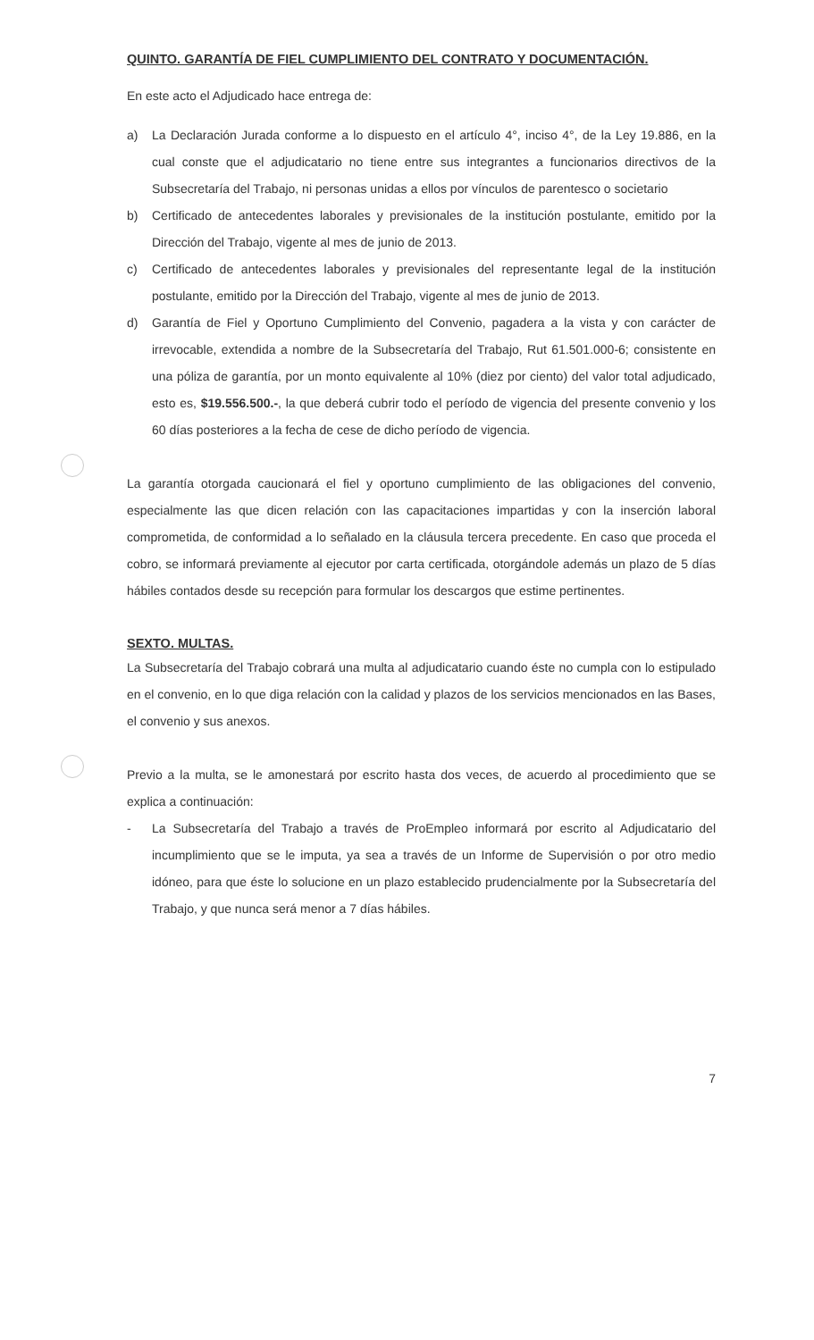QUINTO. GARANTÍA DE FIEL CUMPLIMIENTO DEL CONTRATO Y DOCUMENTACIÓN.
En este acto el Adjudicado hace entrega de:
a) La Declaración Jurada conforme a lo dispuesto en el artículo 4°, inciso 4°, de la Ley 19.886, en la cual conste que el adjudicatario no tiene entre sus integrantes a funcionarios directivos de la Subsecretaría del Trabajo, ni personas unidas a ellos por vínculos de parentesco o societario
b) Certificado de antecedentes laborales y previsionales de la institución postulante, emitido por la Dirección del Trabajo, vigente al mes de junio de 2013.
c) Certificado de antecedentes laborales y previsionales del representante legal de la institución postulante, emitido por la Dirección del Trabajo, vigente al mes de junio de 2013.
d) Garantía de Fiel y Oportuno Cumplimiento del Convenio, pagadera a la vista y con carácter de irrevocable, extendida a nombre de la Subsecretaría del Trabajo, Rut 61.501.000-6; consistente en una póliza de garantía, por un monto equivalente al 10% (diez por ciento) del valor total adjudicado, esto es, $19.556.500.-, la que deberá cubrir todo el período de vigencia del presente convenio y los 60 días posteriores a la fecha de cese de dicho período de vigencia.
La garantía otorgada caucionará el fiel y oportuno cumplimiento de las obligaciones del convenio, especialmente las que dicen relación con las capacitaciones impartidas y con la inserción laboral comprometida, de conformidad a lo señalado en la cláusula tercera precedente. En caso que proceda el cobro, se informará previamente al ejecutor por carta certificada, otorgándole además un plazo de 5 días hábiles contados desde su recepción para formular los descargos que estime pertinentes.
SEXTO. MULTAS.
La Subsecretaría del Trabajo cobrará una multa al adjudicatario cuando éste no cumpla con lo estipulado en el convenio, en lo que diga relación con la calidad y plazos de los servicios mencionados en las Bases, el convenio y sus anexos.
Previo a la multa, se le amonestará por escrito hasta dos veces, de acuerdo al procedimiento que se explica a continuación:
- La Subsecretaría del Trabajo a través de ProEmpleo informará por escrito al Adjudicatario del incumplimiento que se le imputa, ya sea a través de un Informe de Supervisión o por otro medio idóneo, para que éste lo solucione en un plazo establecido prudencialmente por la Subsecretaría del Trabajo, y que nunca será menor a 7 días hábiles.
7